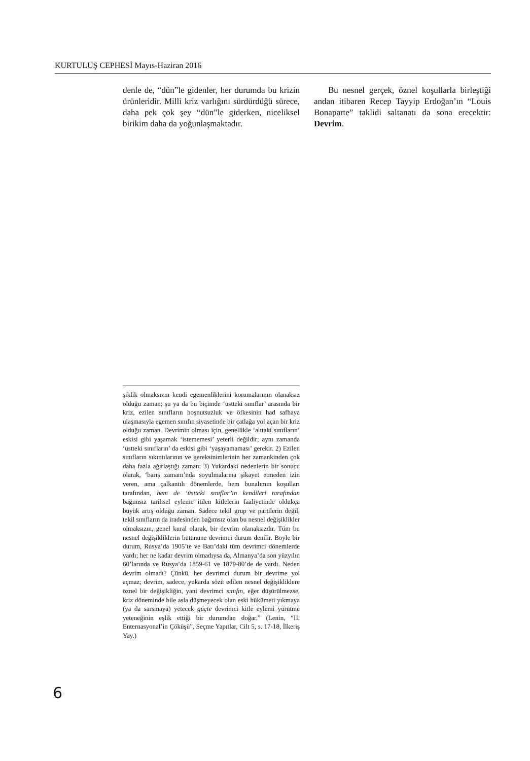KURTULUŞ CEPHESİ Mayıs-Haziran 2016
denle de, “dün”le gidenler, her durumda bu krizin ürünleridir. Milli kriz varlığını sürdürdüğü sürece, daha pek çok şey “dün”le giderken, niceliksel birikim daha da yoğunlaşmaktadır.
Bu nesnel gerçek, öznel koşullarla birleştiği andan itibaren Recep Tayyip Erdoğan’ın “Louis Bonaparte” taklidi saltanatı da sona erecektir: Devrim.
şiklik olmaksızın kendi egemenliklerini korumalarının olanaksız olduğu zaman; şu ya da bu biçimde ‘üstteki sınıflar’ arasında bir kriz, ezilen sınıfların hoşnutsuzluk ve öfkesinin had safhaya ulaşmasıyla egemen sınıfın siyasetinde bir çatlağa yol açan bir kriz olduğu zaman. Devrimin olması için, genellikle ‘alttaki sınıfların’ eskisi gibi yaşamak ‘istememesi’ yeterli değildir; aynı zamanda ‘üstteki sınıfların’ da eskisi gibi ‘yaşayamaması’ gerekir. 2) Ezilen sınıfların sıkıntılarının ve gereksinimlerinin her zamankinden çok daha fazla ağırlaştığı zaman; 3) Yukardaki nedenlerin bir sonucu olarak, ‘barış zamanı’nda soyulmalarına şikayet etmeden izin veren, ama çalkantılı dönemlerde, hem bunalımın koşulları tarafından, hem de ‘üstteki sınıflar’ın kendileri tarafından bağımsız tarihsel eyleme itilen kitlelerin faaliyetinde oldukça büyük artış olduğu zaman. Sadece tekil grup ve partilerin değil, tekil sınıfların da iradesinden bağımsız olan bu nesnel değişiklikler olmaksızın, genel kural olarak, bir devrim olanaksızdır. Tüm bu nesnel değişikliklerin bütününe devrimci durum denilir. Böyle bir durum, Rusya’da 1905’te ve Batı’daki tüm devrimci dönemlerde vardı; her ne kadar devrim olmadıysa da, Almanya’da son yüzyılın 60’larında ve Rusya’da 1859-61 ve 1879-80’de de vardı. Neden devrim olmadı? Çünkü, her devrimci durum bir devrime yol açmaz; devrim, sadece, yukarda sözü edilen nesnel değişikliklere öznel bir değişikliğin, yani devrimci sınıfın, eğer düşürülmezse, kriz döneminde bile asla düşmeyecek olan eski hükümeti yıkmaya (ya da sarsmaya) yetecek güçte devrimci kitle eylemi yürütme yeteneğinin eşlik ettiği bir durumdan doğar.” (Lenin, “II. Enternasyonal’in Çöküşü”, Seçme Yapıtlar, Cilt 5, s. 17-18, İlkeriş Yay.)
6